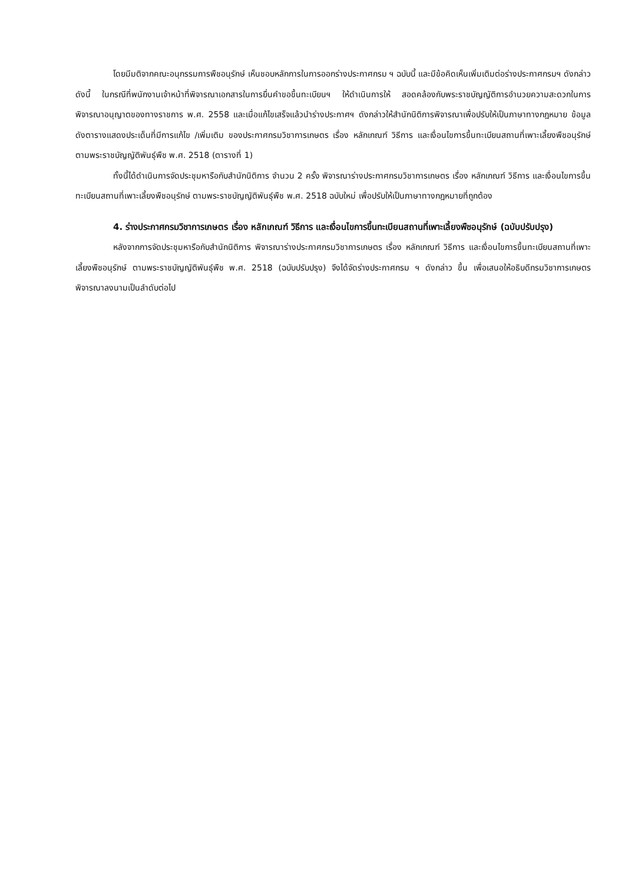โดยมีมติจากคณะอนุกรรมการพืชอนุรักษ์ เห็นชอบหลักการในการออกร่างประกาศกรม ฯ ฉบับนี้ และมีข้อคิดเห็นเพิ่มเติมต่อร่างประกาศกรมฯ ดังกล่าว ดังนี้ ในกรณีที่พนักงานเจ้าหน้าที่พิจารณาเอกสารในการยื่นคำขอขึ้นทะเบียนฯ ให้ดำเนินการให้ สอดคล้องกับพระราชบัญญัติการอำนวยความสะดวกในการพิจารณาอนุญาตของทางราชการ พ.ศ. 2558 และเมื่อแก้ไขเสร็จแล้วนำร่างประกาศฯ ดังกล่าวให้สำนักนิติการพิจารณาเพื่อปรับให้เป็นภาษาทางกฎหมาย ข้อมูลดังตารางแสดงประเด็นที่มีการแก้ไข /เพิ่มเติม ของประกาศกรมวิชาการเกษตร เรื่อง หลักเกณฑ์ วิธีการ และเงื่อนไขการขึ้นทะเบียนสถานที่เพาะเลี้ยงพืชอนุรักษ์ ตามพระราชบัญญัติพันธุ์พืช พ.ศ. 2518 (ตารางที่ 1)
ทั้งนี้ได้ดำเนินการจัดประชุมหารือกับสำนักนิติการ จำนวน 2 ครั้ง พิจารณาร่างประกาศกรมวิชาการเกษตร เรื่อง หลักเกณฑ์ วิธีการ และเงื่อนไขการขึ้นทะเบียนสถานที่เพาะเลี้ยงพืชอนุรักษ์ ตามพระราชบัญญัติพันธุ์พืช พ.ศ. 2518 ฉบับใหม่ เพื่อปรับให้เป็นภาษาทางกฎหมายที่ถูกต้อง
4. ร่างประกาศกรมวิชาการเกษตร เรื่อง หลักเกณฑ์ วิธีการ และเงื่อนไขการขึ้นทะเบียนสถานที่เพาะเลี้ยงพืชอนุรักษ์ (ฉบับปรับปรุง)
หลังจากการจัดประชุมหารือกับสำนักนิติการ พิจารณาร่างประกาศกรมวิชาการเกษตร เรื่อง หลักเกณฑ์ วิธีการ และเงื่อนไขการขึ้นทะเบียนสถานที่เพาะเลี้ยงพืชอนุรักษ์ ตามพระราชบัญญัติพันธุ์พืช พ.ศ. 2518 (ฉบับปรับปรุง) จึงได้จัดร่างประกาศกรม ฯ ดังกล่าว ขึ้น เพื่อเสนอให้อธิบดีกรมวิชาการเกษตรพิจารณาลงนามเป็นลำดับต่อไป